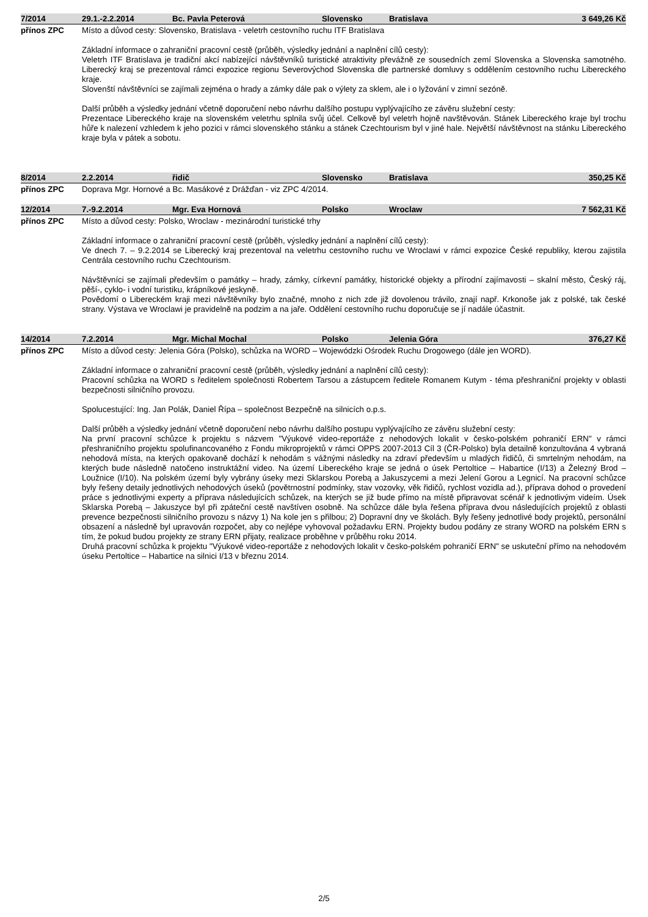| 7/2014 | 29.1.-2.2.2014 | Bc. Pavla Peterová | Slovensko | Bratislava | 3 649,26 Kč |
přínos ZPC
Místo a důvod cesty: Slovensko, Bratislava - veletrh cestovního ruchu ITF Bratislava
Základní informace o zahraniční pracovní cestě (průběh, výsledky jednání a naplnění cílů cesty):
Veletrh ITF Bratislava je tradiční akcí nabízející návštěvníků turistické atraktivity převážně ze sousedních zemí Slovenska a Slovenska samotného. Liberecký kraj se prezentoval rámci expozice regionu Severovýchod Slovenska dle partnerské domluvy s oddělením cestovního ruchu Libereckého kraje.
Slovenští návštěvníci se zajímali zejména o hrady a zámky dále pak o výlety za sklem, ale i o lyžování v zimní sezóně.
Další průběh a výsledky jednání včetně doporučení nebo návrhu dalšího postupu vyplývajícího ze závěru služební cesty:
Prezentace Libereckého kraje na slovenském veletrhu splnila svůj účel. Celkově byl veletrh hojně navštěvován. Stánek Libereckého kraje byl trochu hůře k nalezení vzhledem k jeho pozici v rámci slovenského stánku a stánek Czechtourism byl v jiné hale. Největší návštěvnost na stánku Libereckého kraje byla v pátek a sobotu.
| 8/2014 | 2.2.2014 | řidič | Slovensko | Bratislava | 350,25 Kč |
přínos ZPC
Doprava Mgr. Hornové a Bc. Masákové z Drážďan - viz ZPC 4/2014.
| 12/2014 | 7.-9.2.2014 | Mgr. Eva Hornová | Polsko | Wroclaw | 7 562,31 Kč |
přínos ZPC
Místo a důvod cesty: Polsko, Wroclaw - mezinárodní turistické trhy
Základní informace o zahraniční pracovní cestě (průběh, výsledky jednání a naplnění cílů cesty):
Ve dnech 7. – 9.2.2014 se Liberecký kraj prezentoval na veletrhu cestovního ruchu ve Wroclawi v rámci expozice České republiky, kterou zajistila Centrála cestovního ruchu Czechtourism.
Návštěvníci se zajímali především o památky – hrady, zámky, církevní památky, historické objekty a přírodní zajímavosti – skalní město, Český ráj, pěší-, cyklo- i vodní turistiku, krápníkové jeskyně.
Povědomí o Libereckém kraji mezi návštěvníky bylo značné, mnoho z nich zde již dovolenou trávilo, znají např. Krkonoše jak z polské, tak české strany. Výstava ve Wroclawi je pravidelně na podzim a na jaře. Oddělení cestovního ruchu doporučuje se jí nadále účastnit.
| 14/2014 | 7.2.2014 | Mgr. Michal Mochal | Polsko | Jelenia Góra | 376,27 Kč |
přínos ZPC
Místo a důvod cesty: Jelenia Góra (Polsko), schůzka na WORD – Wojewódzki Ośrodek Ruchu Drogowego (dále jen WORD).
Základní informace o zahraniční pracovní cestě (průběh, výsledky jednání a naplnění cílů cesty):
Pracovní schůzka na WORD s ředitelem společnosti Robertem Tarsou a zástupcem ředitele Romanem Kutym - téma přeshraniční projekty v oblasti bezpečnosti silničního provozu.
Spolucestující: Ing. Jan Polák, Daniel Řípa – společnost Bezpečně na silnicích o.p.s.
Další průběh a výsledky jednání včetně doporučení nebo návrhu dalšího postupu vyplývajícího ze závěru služební cesty:
Na první pracovní schůzce k projektu s názvem "Výukové video-reportáže z nehodových lokalit v česko-polském pohraničí ERN" v rámci přeshraničního projektu spolufinancovaného z Fondu mikroprojektů v rámci OPPS 2007-2013 Cíl 3 (ČR-Polsko) byla detailně konzultována 4 vybraná nehodová místa, na kterých opakovaně dochází k nehodám s vážnými následky na zdraví především u mladých řidičů, či smrtelným nehodám, na kterých bude následně natočeno instruktážní video. Na území Libereckého kraje se jedná o úsek Pertoltice – Habartice (I/13) a Železný Brod – Loužnice (I/10). Na polském území byly vybrány úseky mezi Sklarskou Porebą a Jakuszycemi a mezi Jelení Gorou a Legnicí. Na pracovní schůzce byly řešeny detaily jednotlivých nehodových úseků (povětrnostní podmínky, stav vozovky, věk řidičů, rychlost vozidla ad.), příprava dohod o provedení práce s jednotlivými experty a příprava následujících schůzek, na kterých se již bude přímo na místě připravovat scénář k jednotlivým videím. Úsek Sklarska Porebą – Jakuszyce byl při zpáteční cestě navštíven osobně. Na schůzce dále byla řešena příprava dvou následujících projektů z oblasti prevence bezpečnosti silničního provozu s názvy 1) Na kole jen s přilbou; 2) Dopravní dny ve školách. Byly řešeny jednotlivé body projektů, personální obsazení a následně byl upravován rozpočet, aby co nejlépe vyhovoval požadavku ERN. Projekty budou podány ze strany WORD na polském ERN s tím, že pokud budou projekty ze strany ERN přijaty, realizace proběhne v průběhu roku 2014.
Druhá pracovní schůzka k projektu "Výukové video-reportáže z nehodových lokalit v česko-polském pohraničí ERN" se uskuteční přímo na nehodovém úseku Pertoltice – Habartice na silnici I/13 v březnu 2014.
2/5